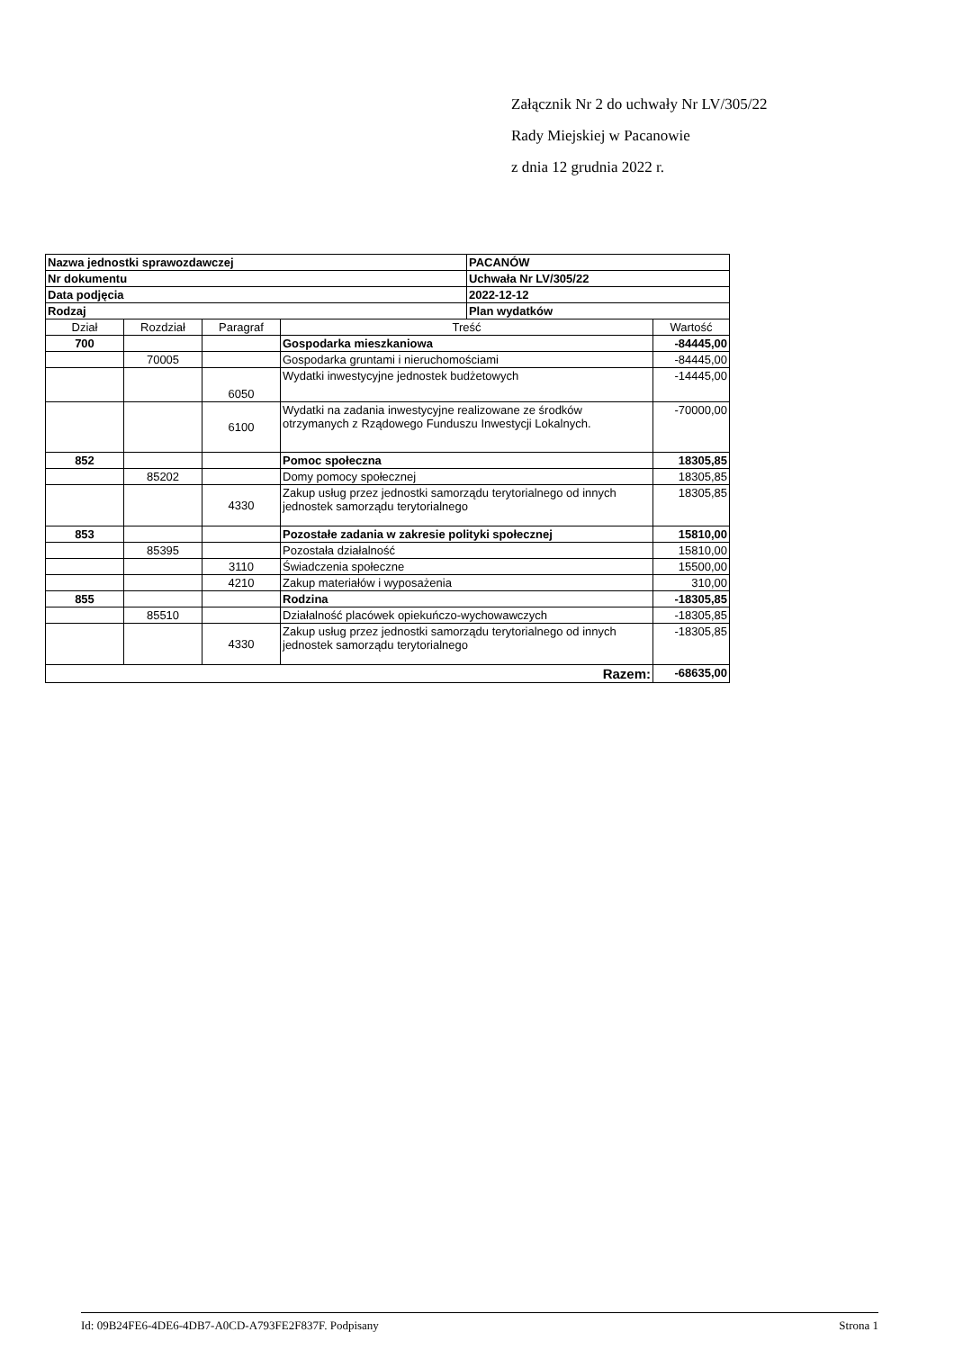Załącznik Nr 2 do uchwały Nr LV/305/22
Rady Miejskiej w Pacanowie
z dnia 12 grudnia 2022 r.
| Nazwa jednostki sprawozdawczej | | | | PACANÓW | |
| Nr dokumentu | | | | Uchwała Nr LV/305/22 | |
| Data podjęcia | | | | 2022-12-12 | |
| Rodzaj | | | | Plan wydatków | |
| Dział | Rozdział | Paragraf | Treść | | Wartość |
| 700 | | | Gospodarka mieszkaniowa | | -84445,00 |
| | 70005 | | Gospodarka gruntami i nieruchomościami | | -84445,00 |
| | | 6050 | Wydatki inwestycyjne jednostek budżetowych | | -14445,00 |
| | | 6100 | Wydatki na zadania inwestycyjne realizowane ze środków otrzymanych z Rządowego Funduszu Inwestycji Lokalnych. | | -70000,00 |
| 852 | | | Pomoc społeczna | | 18305,85 |
| | 85202 | | Domy pomocy społecznej | | 18305,85 |
| | | 4330 | Zakup usług przez jednostki samorządu terytorialnego od innych jednostek samorządu terytorialnego | | 18305,85 |
| 853 | | | Pozostałe zadania w zakresie polityki społecznej | | 15810,00 |
| | 85395 | | Pozostała działalność | | 15810,00 |
| | | 3110 | Świadczenia społeczne | | 15500,00 |
| | | 4210 | Zakup materiałów i wyposażenia | | 310,00 |
| 855 | | | Rodzina | | -18305,85 |
| | 85510 | | Działalność placówek opiekuńczo-wychowawczych | | -18305,85 |
| | | 4330 | Zakup usług przez jednostki samorządu terytorialnego od innych jednostek samorządu terytorialnego | | -18305,85 |
| Razem: | | | | | -68635,00 |
Id: 09B24FE6-4DE6-4DB7-A0CD-A793FE2F837F. Podpisany Strona 1